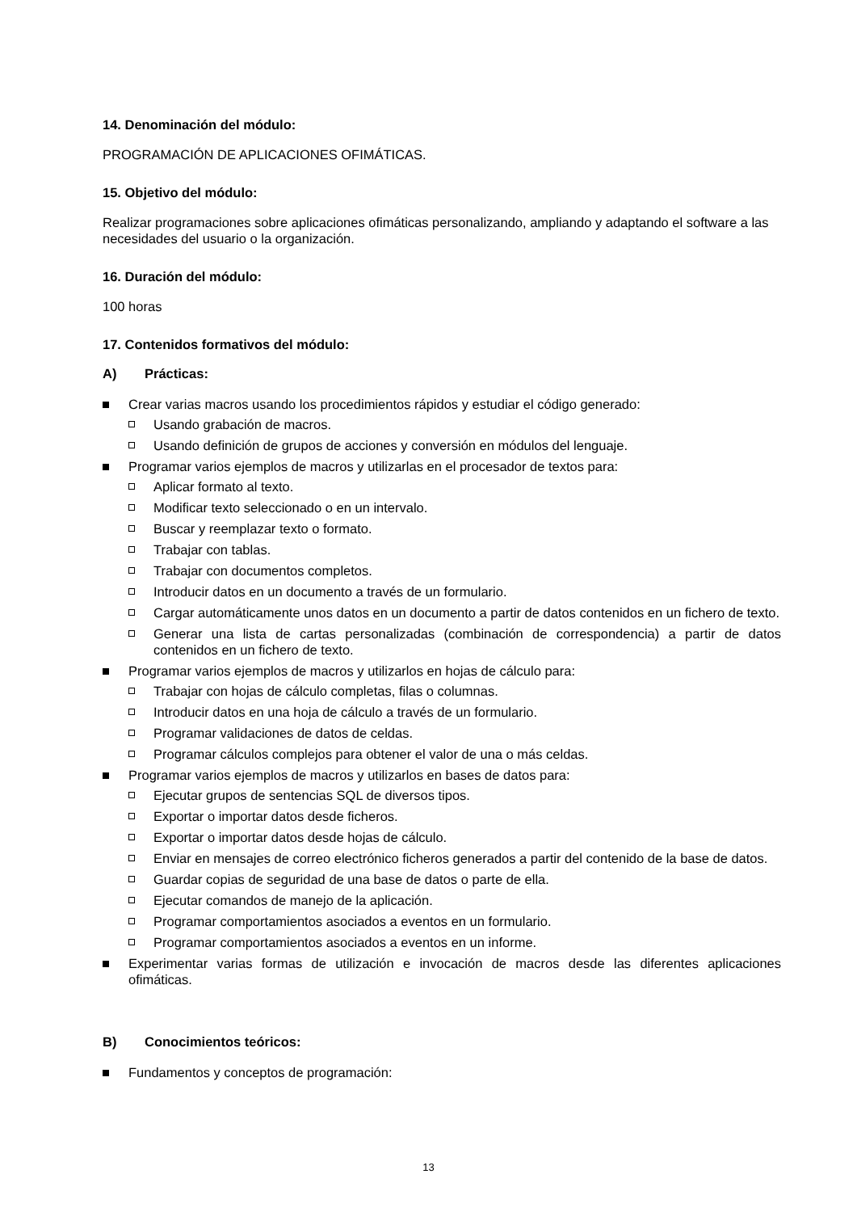14. Denominación del módulo:
PROGRAMACIÓN DE APLICACIONES OFIMÁTICAS.
15. Objetivo del módulo:
Realizar programaciones sobre aplicaciones ofimáticas personalizando, ampliando y adaptando el software a las necesidades del usuario o la organización.
16. Duración del módulo:
100 horas
17. Contenidos formativos del módulo:
A) Prácticas:
Crear varias macros usando los procedimientos rápidos y estudiar el código generado:
Usando grabación de macros.
Usando definición de grupos de acciones y conversión en módulos del lenguaje.
Programar varios ejemplos de macros y utilizarlas en el procesador de textos para:
Aplicar formato al texto.
Modificar texto seleccionado o en un intervalo.
Buscar y reemplazar texto o formato.
Trabajar con tablas.
Trabajar con documentos completos.
Introducir datos en un documento a través de un formulario.
Cargar automáticamente unos datos en un documento a partir de datos contenidos en un fichero de texto.
Generar una lista de cartas personalizadas (combinación de correspondencia) a partir de datos contenidos en un fichero de texto.
Programar varios ejemplos de macros y utilizarlos en hojas de cálculo para:
Trabajar con hojas de cálculo completas, filas o columnas.
Introducir datos en una hoja de cálculo a través de un formulario.
Programar validaciones de datos de celdas.
Programar cálculos complejos para obtener el valor de una o más celdas.
Programar varios ejemplos de macros y utilizarlos en bases de datos para:
Ejecutar grupos de sentencias SQL de diversos tipos.
Exportar o importar datos desde ficheros.
Exportar o importar datos desde hojas de cálculo.
Enviar en mensajes de correo electrónico ficheros generados a partir del contenido de la base de datos.
Guardar copias de seguridad de una base de datos o parte de ella.
Ejecutar comandos de manejo de la aplicación.
Programar comportamientos asociados a eventos en un formulario.
Programar comportamientos asociados a eventos en un informe.
Experimentar varias formas de utilización e invocación de macros desde las diferentes aplicaciones ofimáticas.
B) Conocimientos teóricos:
Fundamentos y conceptos de programación:
13